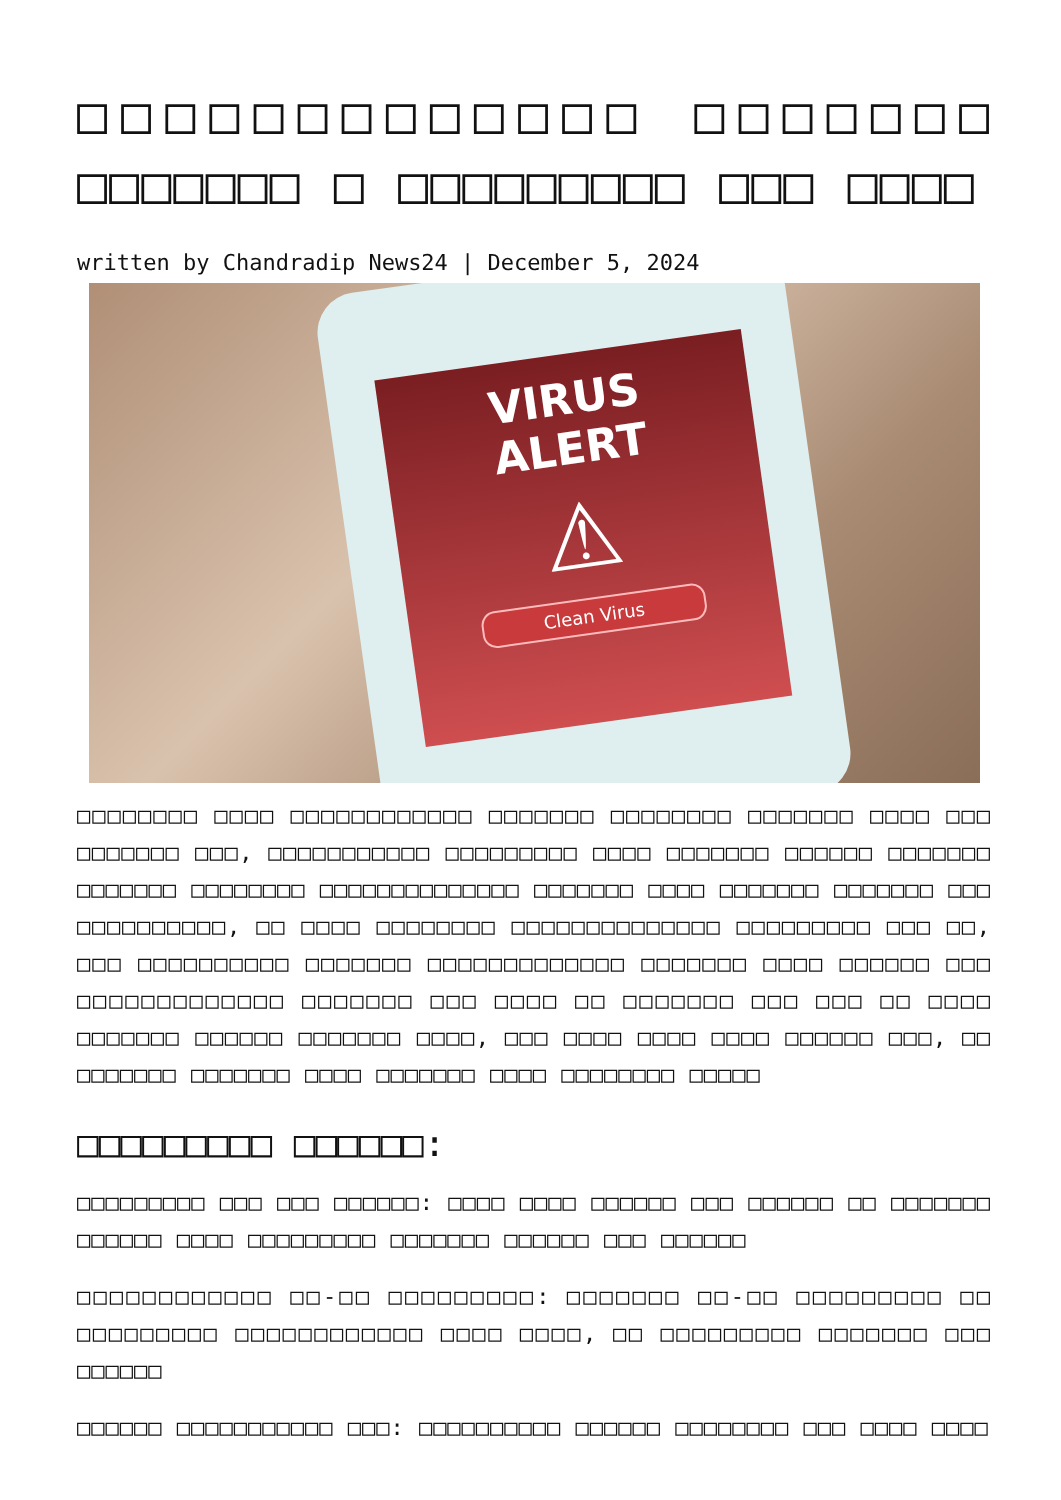□□□□□□□□□□□□□ □□□□□□□ □□□□□□□ □ □□□□□□□□□ □□□ □□□□
written by Chandradip News24 | December 5, 2024
VIRUS
ALERT
⚠
Clean Virus
□□□□□□□□ □□□□ □□□□□□□□□□□□ □□□□□□□ □□□□□□□□ □□□□□□□ □□□□ □□□ □□□□□□□ □□□, □□□□□□□□□□□ □□□□□□□□□ □□□□ □□□□□□□ □□□□□□ □□□□□□□ □□□□□□□ □□□□□□□□ □□□□□□□□□□□□□□ □□□□□□□ □□□□ □□□□□□□ □□□□□□□ □□□ □□□□□□□□□□, □□ □□□□ □□□□□□□□ □□□□□□□□□□□□□□ □□□□□□□□□ □□□ □□, □□□ □□□□□□□□□□ □□□□□□□ □□□□□□□□□□□□□ □□□□□□□ □□□□ □□□□□□ □□□ □□□□□□□□□□□□□ □□□□□□□ □□□ □□□□ □□ □□□□□□□ □□□ □□□ □□ □□□□ □□□□□□□ □□□□□□ □□□□□□□ □□□□, □□□ □□□□ □□□□ □□□□ □□□□□□ □□□, □□ □□□□□□□ □□□□□□□ □□□□ □□□□□□□ □□□□ □□□□□□□□ □□□□□
□□□□□□□□□ □□□□□□:
□□□□□□□□□ □□□ □□□ □□□□□□: □□□□ □□□□ □□□□□□ □□□ □□□□□□ □□ □□□□□□□ □□□□□□ □□□□ □□□□□□□□□ □□□□□□□ □□□□□□ □□□ □□□□□□
□□□□□□□□□□□□ □□-□□ □□□□□□□□□: □□□□□□□ □□-□□ □□□□□□□□□ □□ □□□□□□□□□ □□□□□□□□□□□□ □□□□ □□□□, □□ □□□□□□□□□ □□□□□□□ □□□ □□□□□□
□□□□□□ □□□□□□□□□□□ □□□: □□□□□□□□□□ □□□□□□ □□□□□□□□ □□□ □□□□ □□□□